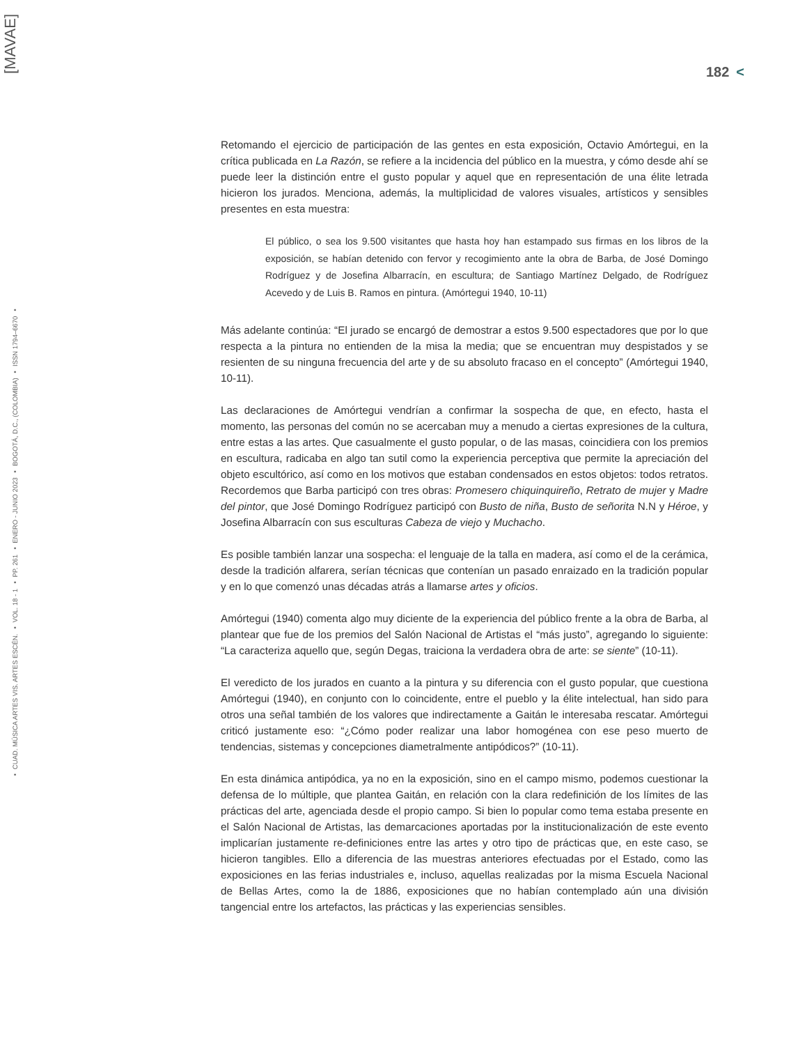[MAVAE]
▪ CUAD. MÚSICA ARTES VIS. ARTES ESCÉN. ▪ VOL. 18 - 1 ▪ PP. 261 ▪ ENERO - JUNIO 2023 ▪ BOGOTÁ, D.C., (COLOMBIA) ▪ ISSN 1794–6670 ▪
182 <
Retomando el ejercicio de participación de las gentes en esta exposición, Octavio Amórtegui, en la crítica publicada en La Razón, se refiere a la incidencia del público en la muestra, y cómo desde ahí se puede leer la distinción entre el gusto popular y aquel que en representación de una élite letrada hicieron los jurados. Menciona, además, la multiplicidad de valores visuales, artísticos y sensibles presentes en esta muestra:
El público, o sea los 9.500 visitantes que hasta hoy han estampado sus firmas en los libros de la exposición, se habían detenido con fervor y recogimiento ante la obra de Barba, de José Domingo Rodríguez y de Josefina Albarracín, en escultura; de Santiago Martínez Delgado, de Rodríguez Acevedo y de Luis B. Ramos en pintura. (Amórtegui 1940, 10-11)
Más adelante continúa: “El jurado se encargó de demostrar a estos 9.500 espectadores que por lo que respecta a la pintura no entienden de la misa la media; que se encuentran muy despistados y se resienten de su ninguna frecuencia del arte y de su absoluto fracaso en el concepto” (Amórtegui 1940, 10-11).
Las declaraciones de Amórtegui vendrían a confirmar la sospecha de que, en efecto, hasta el momento, las personas del común no se acercaban muy a menudo a ciertas expresiones de la cultura, entre estas a las artes. Que casualmente el gusto popular, o de las masas, coincidiera con los premios en escultura, radicaba en algo tan sutil como la experiencia perceptiva que permite la apreciación del objeto escultórico, así como en los motivos que estaban condensados en estos objetos: todos retratos. Recordemos que Barba participó con tres obras: Promesero chiquinquireño, Retrato de mujer y Madre del pintor, que José Domingo Rodríguez participó con Busto de niña, Busto de señorita N.N y Héroe, y Josefina Albarracín con sus esculturas Cabeza de viejo y Muchacho.
Es posible también lanzar una sospecha: el lenguaje de la talla en madera, así como el de la cerámica, desde la tradición alfarera, serían técnicas que contenían un pasado enraizado en la tradición popular y en lo que comenzó unas décadas atrás a llamarse artes y oficios.
Amórtegui (1940) comenta algo muy diciente de la experiencia del público frente a la obra de Barba, al plantear que fue de los premios del Salón Nacional de Artistas el “más justo”, agregando lo siguiente: “La caracteriza aquello que, según Degas, traiciona la verdadera obra de arte: se siente” (10-11).
El veredicto de los jurados en cuanto a la pintura y su diferencia con el gusto popular, que cuestiona Amórtegui (1940), en conjunto con lo coincidente, entre el pueblo y la élite intelectual, han sido para otros una señal también de los valores que indirectamente a Gaitán le interesaba rescatar. Amórtegui criticó justamente eso: “¿Cómo poder realizar una labor homogénea con ese peso muerto de tendencias, sistemas y concepciones diametralmente antipódicos?” (10-11).
En esta dinámica antipódica, ya no en la exposición, sino en el campo mismo, podemos cuestionar la defensa de lo múltiple, que plantea Gaitán, en relación con la clara redefinición de los límites de las prácticas del arte, agenciada desde el propio campo. Si bien lo popular como tema estaba presente en el Salón Nacional de Artistas, las demarcaciones aportadas por la institucionalización de este evento implicarían justamente re-definiciones entre las artes y otro tipo de prácticas que, en este caso, se hicieron tangibles. Ello a diferencia de las muestras anteriores efectuadas por el Estado, como las exposiciones en las ferias industriales e, incluso, aquellas realizadas por la misma Escuela Nacional de Bellas Artes, como la de 1886, exposiciones que no habían contemplado aún una división tangencial entre los artefactos, las prácticas y las experiencias sensibles.